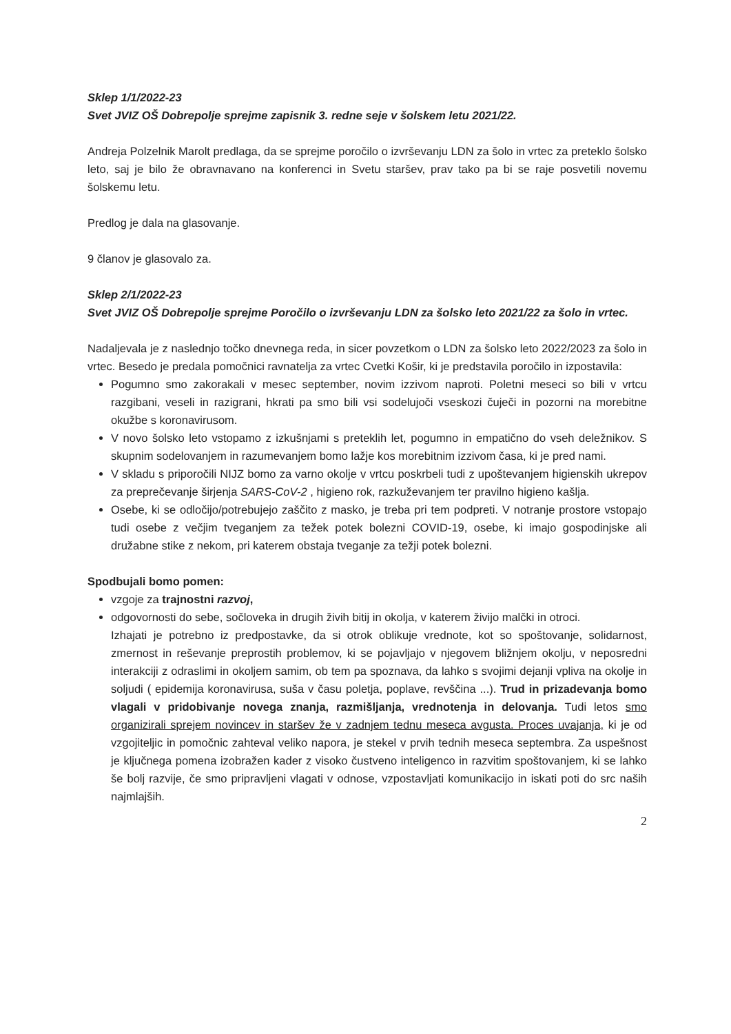Sklep 1/1/2022-23
Svet JVIZ OŠ Dobrepolje sprejme zapisnik 3. redne seje v šolskem letu 2021/22.
Andreja Polzelnik Marolt predlaga, da se sprejme poročilo o izvrševanju LDN za šolo in vrtec za preteklo šolsko leto, saj je bilo že obravnavano na konferenci in Svetu staršev, prav tako pa bi se raje posvetili novemu šolskemu letu.
Predlog je dala na glasovanje.
9 članov je glasovalo za.
Sklep 2/1/2022-23
Svet JVIZ OŠ Dobrepolje sprejme Poročilo o izvrševanju LDN za šolsko leto 2021/22 za šolo in vrtec.
Nadaljevala je z naslednjo točko dnevnega reda, in sicer povzetkom o LDN za šolsko leto 2022/2023 za šolo in vrtec. Besedo je predala pomočnici ravnatelja za vrtec Cvetki Košir, ki je predstavila poročilo in izpostavila:
Pogumno smo zakorakali v mesec september, novim izzivom naproti. Poletni meseci so bili v vrtcu razgibani, veseli in razigrani, hkrati pa smo bili vsi sodelujoči vseskozi čuječi in pozorni na morebitne okužbe s koronavirusom.
V novo šolsko leto vstopamo z izkušnjami s preteklih let, pogumno in empatično do vseh deležnikov. S skupnim sodelovanjem in razumevanjem bomo lažje kos morebitnim izzivom časa, ki je pred nami.
V skladu s priporočili NIJZ bomo za varno okolje v vrtcu poskrbeli tudi z upoštevanjem higienskih ukrepov za preprečevanje širjenja SARS-CoV-2 , higieno rok, razkuževanjem ter pravilno higieno kašlja.
Osebe, ki se odločijo/potrebujejo zaščito z masko, je treba pri tem podpreti. V notranje prostore vstopajo tudi osebe z večjim tveganjem za težek potek bolezni COVID-19, osebe, ki imajo gospodinjske ali družabne stike z nekom, pri katerem obstaja tveganje za težji potek bolezni.
Spodbujali bomo pomen:
vzgoje za trajnostni razvoj,
odgovornosti do sebe, sočloveka in drugih živih bitij in okolja, v katerem živijo malčki in otroci.
Izhajati je potrebno iz predpostavke, da si otrok oblikuje vrednote, kot so spoštovanje, solidarnost, zmernost in reševanje preprostih problemov, ki se pojavljajo v njegovem bližnjem okolju, v neposredni interakciji z odraslimi in okoljem samim, ob tem pa spoznava, da lahko s svojimi dejanji vpliva na okolje in soljudi ( epidemija koronavirusa, suša v času poletja, poplave, revščina ...). Trud in prizadevanja bomo vlagali v pridobivanje novega znanja, razmišljanja, vrednotenja in delovanja. Tudi letos smo organizirali sprejem novincev in staršev že v zadnjem tednu meseca avgusta. Proces uvajanja, ki je od vzgojiteljic in pomočnic zahteval veliko napora, je stekel v prvih tednih meseca septembra. Za uspešnost je ključnega pomena izobražen kader z visoko čustveno inteligenco in razvitim spoštovanjem, ki se lahko še bolj razvije, če smo pripravljeni vlagati v odnose, vzpostavljati komunikacijo in iskati poti do src naših najmlajših.
2